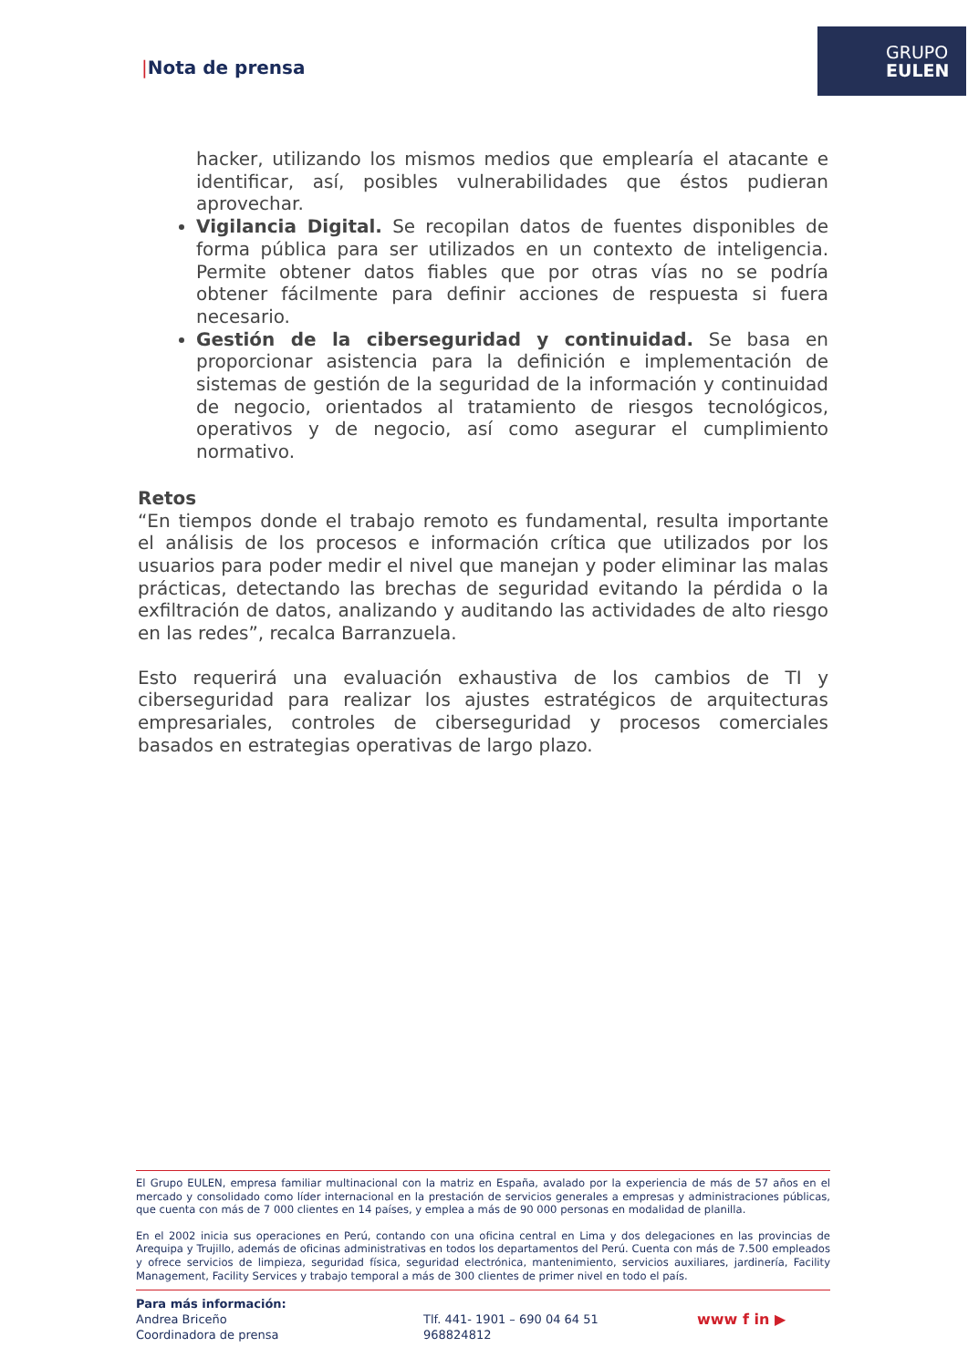|Nota de prensa
GRUPO
EULEN
hacker, utilizando los mismos medios que emplearía el atacante e identificar, así, posibles vulnerabilidades que éstos pudieran aprovechar.
Vigilancia Digital. Se recopilan datos de fuentes disponibles de forma pública para ser utilizados en un contexto de inteligencia. Permite obtener datos fiables que por otras vías no se podría obtener fácilmente para definir acciones de respuesta si fuera necesario.
Gestión de la ciberseguridad y continuidad. Se basa en proporcionar asistencia para la definición e implementación de sistemas de gestión de la seguridad de la información y continuidad de negocio, orientados al tratamiento de riesgos tecnológicos, operativos y de negocio, así como asegurar el cumplimiento normativo.
Retos
“En tiempos donde el trabajo remoto es fundamental, resulta importante el análisis de los procesos e información crítica que utilizados por los usuarios para poder medir el nivel que manejan y poder eliminar las malas prácticas, detectando las brechas de seguridad evitando la pérdida o la exfiltración de datos, analizando y auditando las actividades de alto riesgo en las redes”, recalca Barranzuela.
Esto requerirá una evaluación exhaustiva de los cambios de TI y ciberseguridad para realizar los ajustes estratégicos de arquitecturas empresariales, controles de ciberseguridad y procesos comerciales basados en estrategias operativas de largo plazo.
El Grupo EULEN, empresa familiar multinacional con la matriz en España, avalado por la experiencia de más de 57 años en el mercado y consolidado como líder internacional en la prestación de servicios generales a empresas y administraciones públicas, que cuenta con más de 7 000 clientes en 14 países, y emplea a más de 90 000 personas en modalidad de planilla.
En el 2002 inicia sus operaciones en Perú, contando con una oficina central en Lima y dos delegaciones en las provincias de Arequipa y Trujillo, además de oficinas administrativas en todos los departamentos del Perú. Cuenta con más de 7.500 empleados y ofrece servicios de limpieza, seguridad física, seguridad electrónica, mantenimiento, servicios auxiliares, jardinería, Facility Management, Facility Services y trabajo temporal a más de 300 clientes de primer nivel en todo el país.
Para más información:
Andrea Briceño
Coordinadora de prensa
Tlf. 441- 1901 – 690 04 64 51
968824812
www f in ▶